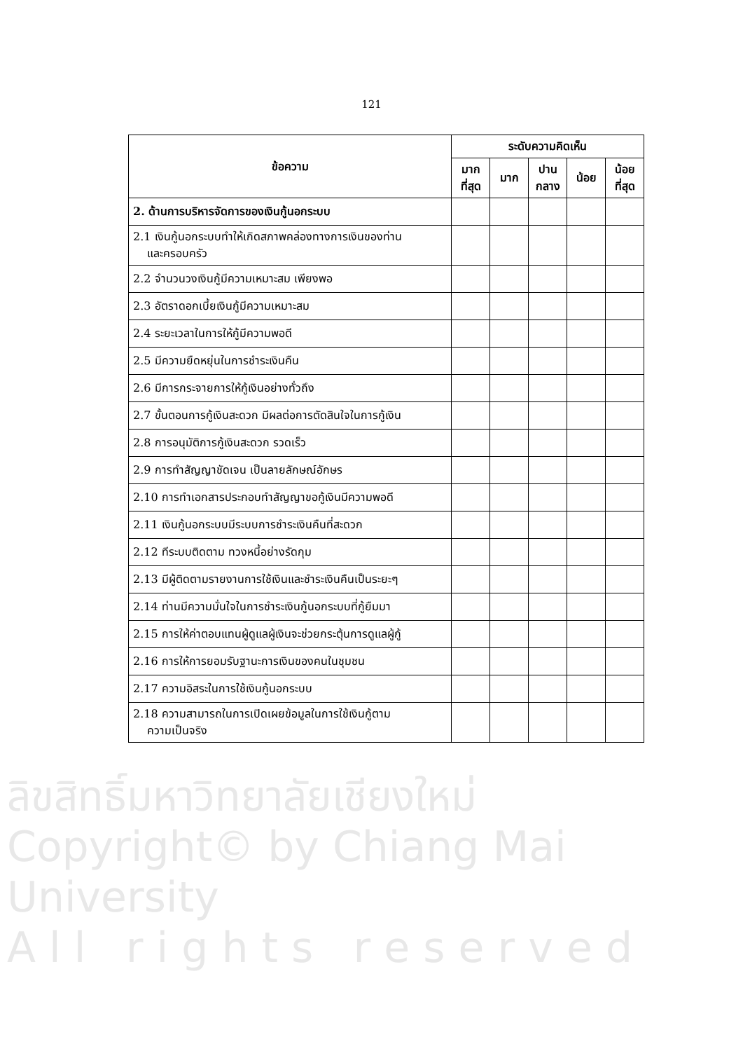121
| ข้อความ | ระดับความคิดเห็น | | | | |
| --- | --- | --- | --- | --- | --- |
| | มาก ที่สุด | มาก | ปาน กลาง | น้อย | น้อย ที่สุด |
| 2. ด้านการบริหารจัดการของเงินกู้นอกระบบ | | | | | |
| 2.1 เงินกู้นอกระบบทำให้เกิดสภาพคล่องทางการเงินของท่าน และครอบครัว | | | | | |
| 2.2 จำนวนวงเงินกู้มีความเหมาะสม เพียงพอ | | | | | |
| 2.3 อัตราดอกเบี้ยเงินกู้มีความเหมาะสม | | | | | |
| 2.4 ระยะเวลาในการให้กู้มีความพอดี | | | | | |
| 2.5 มีความยืดหยุ่นในการชำระเงินคืน | | | | | |
| 2.6 มีการกระจายการให้กู้เงินอย่างทั่วถึง | | | | | |
| 2.7 ขั้นตอนการกู้เงินสะดวก มีผลต่อการตัดสินใจในการกู้เงิน | | | | | |
| 2.8 การอนุมัติการกู้เงินสะดวก รวดเร็ว | | | | | |
| 2.9 การทำสัญญาชัดเจน เป็นลายลักษณ์อักษร | | | | | |
| 2.10 การทำเอกสารประกอบทำสัญญาขอกู้เงินมีความพอดี | | | | | |
| 2.11 เงินกู้นอกระบบมีระบบการชำระเงินคืนที่สะดวก | | | | | |
| 2.12 ทีระบบติดตาม ทวงหนี้อย่างรัดกุม | | | | | |
| 2.13 มีผู้ติดตามรายงานการใช้เงินและชำระเงินคืนเป็นระยะๆ | | | | | |
| 2.14 ท่านมีความมั่นใจในการชำระเงินกู้นอกระบบที่กู้ยืมมา | | | | | |
| 2.15 การให้ค่าตอบแทนผู้ดูแลผู้เงินจะช่วยกระตุ้นการดูแลผู้กู้ | | | | | |
| 2.16 การให้การยอมรับฐานะการเงินของคนในชุมชน | | | | | |
| 2.17 ความอิสระในการใช้เงินกู้นอกระบบ | | | | | |
| 2.18 ความสามารถในการเปิดเผยข้อมูลในการใช้เงินกู้ตาม ความเป็นจริง | | | | | |
ลิขสิทธิ์มหาวิทยาลัยเชียงใหม่
Copyright© by Chiang Mai University
A l l r i g h t s r e s e r v e d